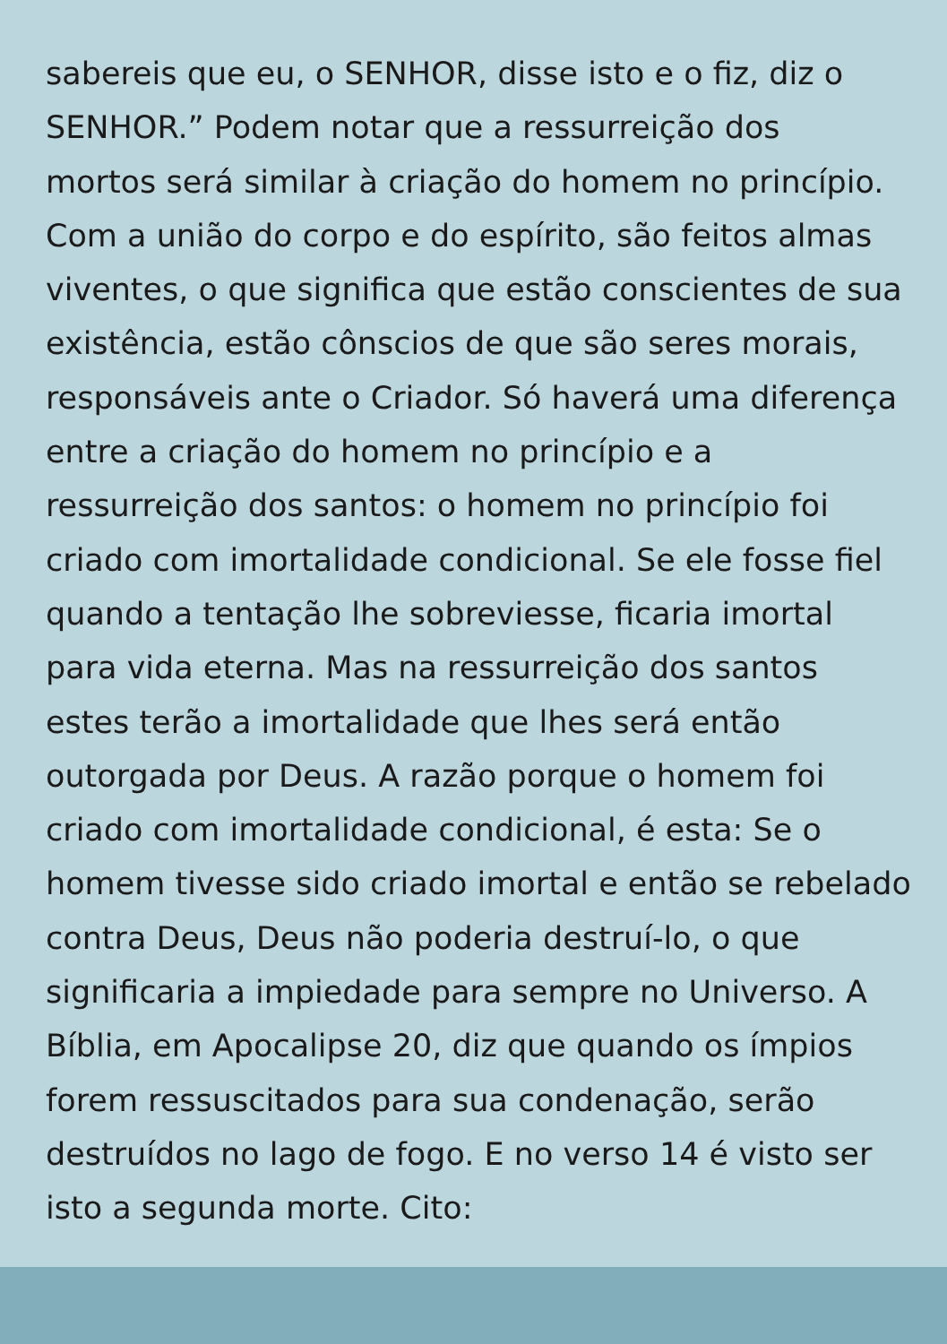sabereis que eu, o SENHOR, disse isto e o fiz, diz o
SENHOR.” Podem notar que a ressurreição dos
mortos será similar à criação do homem no princípio.
Com a união do corpo e do espírito, são feitos almas
viventes, o que significa que estão conscientes de sua
existência, estão cônscios de que são seres morais,
responsáveis ante o Criador. Só haverá uma diferença
entre a criação do homem no princípio e a
ressurreição dos santos: o homem no princípio foi
criado com imortalidade condicional. Se ele fosse fiel
quando a tentação lhe sobreviesse, ficaria imortal
para vida eterna. Mas na ressurreição dos santos
estes terão a imortalidade que lhes será então
outorgada por Deus. A razão porque o homem foi
criado com imortalidade condicional, é esta: Se o
homem tivesse sido criado imortal e então se rebelado
contra Deus, Deus não poderia destruí-lo, o que
significaria a impiedade para sempre no Universo. A
Bíblia, em Apocalipse 20, diz que quando os ímpios
forem ressuscitados para sua condenação, serão
destruídos no lago de fogo. E no verso 14 é visto ser
isto a segunda morte. Cito: